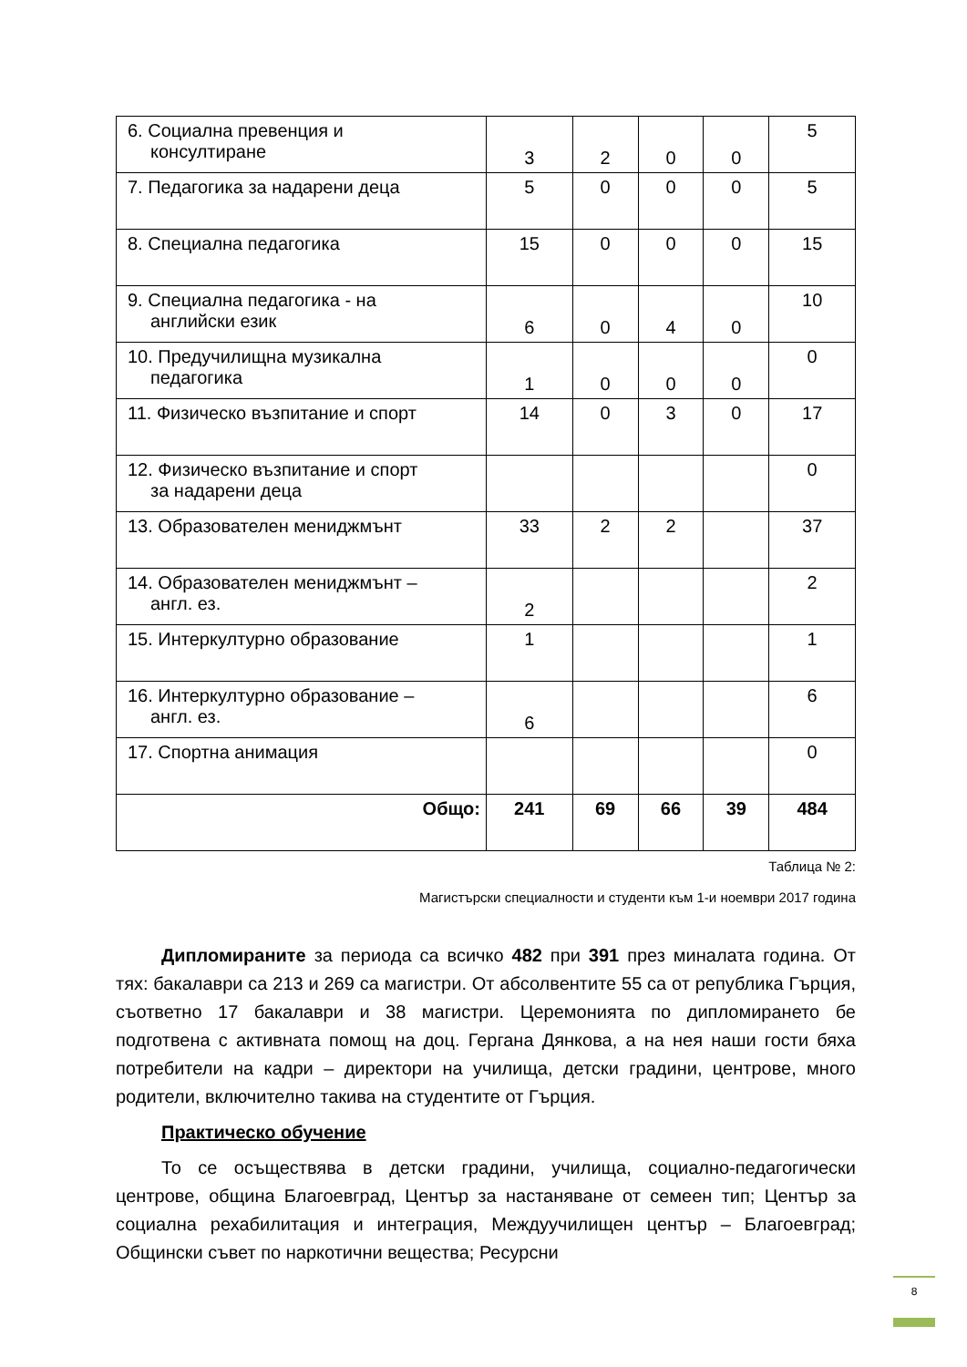| 6. Социална превенция и консултиране | 3 | 2 | 0 | 0 | 5 |
| 7. Педагогика за надарени деца | 5 | 0 | 0 | 0 | 5 |
| 8. Специална педагогика | 15 | 0 | 0 | 0 | 15 |
| 9. Специална педагогика - на английски език | 6 | 0 | 4 | 0 | 10 |
| 10. Предучилищна музикална педагогика | 1 | 0 | 0 | 0 | 0 |
| 11. Физическо възпитание и спорт | 14 | 0 | 3 | 0 | 17 |
| 12. Физическо възпитание и спорт за надарени деца | | | | | 0 |
| 13. Образователен мениджмънт | 33 | 2 | 2 | | 37 |
| 14. Образователен мениджмънт – англ. ез. | 2 | | | | 2 |
| 15. Интеркултурно образование | 1 | | | | 1 |
| 16. Интеркултурно образование – англ. ез. | 6 | | | | 6 |
| 17. Спортна анимация | | | | | 0 |
| Общо: | 241 | 69 | 66 | 39 | 484 |
Таблица № 2:
Магистърски специалности и студенти към 1-и ноември 2017 година
Дипломираните за периода са всичко 482 при 391 през миналата година. От тях: бакалаври са 213 и 269 са магистри. От абсолвентите 55 са от република Гърция, съответно 17 бакалаври и 38 магистри. Церемонията по дипломирането бе подготвена с активната помощ на доц. Гергана Дянкова, а на нея наши гости бяха потребители на кадри – директори на училища, детски градини, центрове, много родители, включително такива на студентите от Гърция.
Практическо обучение
То се осъществява в детски градини, училища, социално-педагогически центрове, община Благоевград, Център за настаняване от семеен тип; Център за социална рехабилитация и интеграция, Междуучилищен център – Благоевград; Общински съвет по наркотични вещества; Ресурсни
8